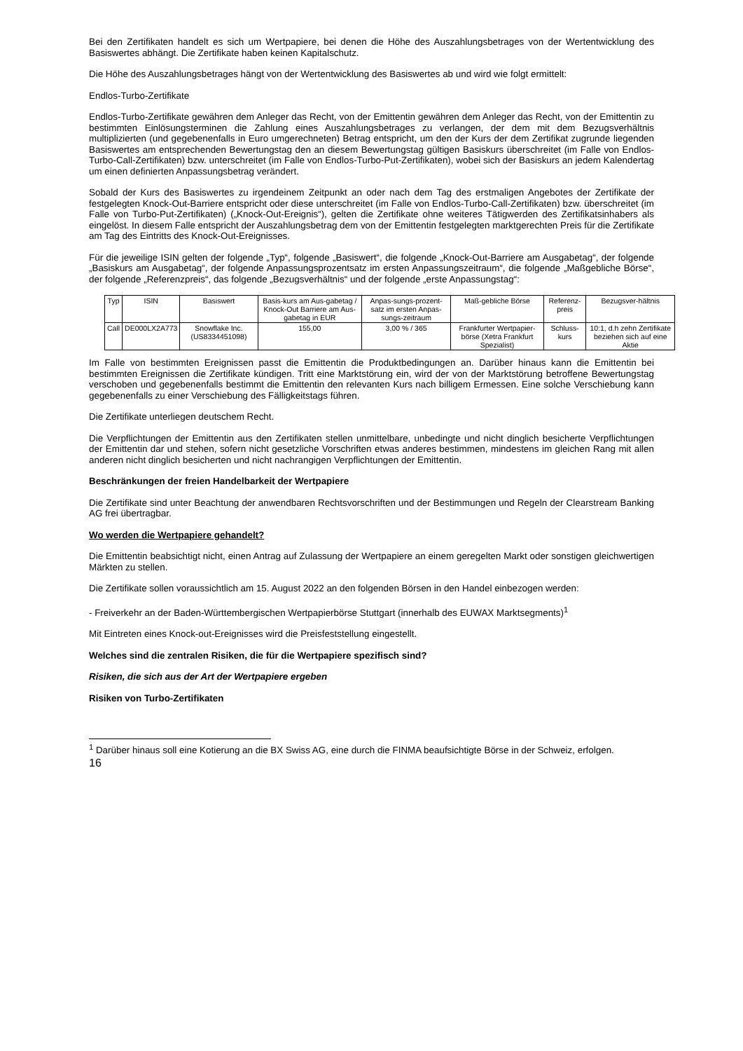Bei den Zertifikaten handelt es sich um Wertpapiere, bei denen die Höhe des Auszahlungsbetrages von der Wertentwicklung des Basiswertes abhängt. Die Zertifikate haben keinen Kapitalschutz.
Die Höhe des Auszahlungsbetrages hängt von der Wertentwicklung des Basiswertes ab und wird wie folgt ermittelt:
Endlos-Turbo-Zertifikate
Endlos-Turbo-Zertifikate gewähren dem Anleger das Recht, von der Emittentin gewähren dem Anleger das Recht, von der Emittentin zu bestimmten Einlösungsterminen die Zahlung eines Auszahlungsbetrages zu verlangen, der dem mit dem Bezugsverhältnis multiplizierten (und gegebenenfalls in Euro umgerechneten) Betrag entspricht, um den der Kurs der dem Zertifikat zugrunde liegenden Basiswertes am entsprechenden Bewertungstag den an diesem Bewertungstag gültigen Basiskurs überschreitet (im Falle von Endlos-Turbo-Call-Zertifikaten) bzw. unterschreitet (im Falle von Endlos-Turbo-Put-Zertifikaten), wobei sich der Basiskurs an jedem Kalendertag um einen definierten Anpassungsbetrag verändert.
Sobald der Kurs des Basiswertes zu irgendeinem Zeitpunkt an oder nach dem Tag des erstmaligen Angebotes der Zertifikate der festgelegten Knock-Out-Barriere entspricht oder diese unterschreitet (im Falle von Endlos-Turbo-Call-Zertifikaten) bzw. überschreitet (im Falle von Turbo-Put-Zertifikaten) („Knock-Out-Ereignis“), gelten die Zertifikate ohne weiteres Tätigwerden des Zertifikatsinhabers als eingelöst. In diesem Falle entspricht der Auszahlungsbetrag dem von der Emittentin festgelegten marktgerechten Preis für die Zertifikate am Tag des Eintritts des Knock-Out-Ereignisses.
Für die jeweilige ISIN gelten der folgende „Typ“, folgende „Basiswert“, die folgende „Knock-Out-Barriere am Ausgabetag“, der folgende „Basiskurs am Ausgabetag“, der folgende Anpassungsprozentsatz im ersten Anpassungszeitraum“, die folgende „Maßgebliche Börse“, der folgende „Referenzpreis“, das folgende „Bezugsverhältnis“ und der folgende „erste Anpassungstag“:
| Typ | ISIN | Basiswert | Basis-kurs am Aus-gabetag / Knock-Out Barriere am Aus-gabetag in EUR | Anpas-sungs-prozent-satz im ersten Anpas-sungs-zeitraum | Maß-gebliche Börse | Referenz-preis | Bezugsver-hältnis |
| --- | --- | --- | --- | --- | --- | --- | --- |
| Call | DE000LX2A773 | Snowflake Inc. (US8334451098) | 155,00 | 3,00 % / 365 | Frankfurter Wertpapier-börse (Xetra Frankfurt Spezialist) | Schluss-kurs | 10:1, d.h zehn Zertifikate beziehen sich auf eine Aktie |
Im Falle von bestimmten Ereignissen passt die Emittentin die Produktbedingungen an. Darüber hinaus kann die Emittentin bei bestimmten Ereignissen die Zertifikate kündigen. Tritt eine Marktstörung ein, wird der von der Marktstörung betroffene Bewertungstag verschoben und gegebenenfalls bestimmt die Emittentin den relevanten Kurs nach billigem Ermessen. Eine solche Verschiebung kann gegebenenfalls zu einer Verschiebung des Fälligkeitstags führen.
Die Zertifikate unterliegen deutschem Recht.
Die Verpflichtungen der Emittentin aus den Zertifikaten stellen unmittelbare, unbedingte und nicht dinglich besicherte Verpflichtungen der Emittentin dar und stehen, sofern nicht gesetzliche Vorschriften etwas anderes bestimmen, mindestens im gleichen Rang mit allen anderen nicht dinglich besicherten und nicht nachrangigen Verpflichtungen der Emittentin.
Beschränkungen der freien Handelbarkeit der Wertpapiere
Die Zertifikate sind unter Beachtung der anwendbaren Rechtsvorschriften und der Bestimmungen und Regeln der Clearstream Banking AG frei übertragbar.
Wo werden die Wertpapiere gehandelt?
Die Emittentin beabsichtigt nicht, einen Antrag auf Zulassung der Wertpapiere an einem geregelten Markt oder sonstigen gleichwertigen Märkten zu stellen.
Die Zertifikate sollen voraussichtlich am 15. August 2022 an den folgenden Börsen in den Handel einbezogen werden:
- Freiverkehr an der Baden-Württembergischen Wertpapierbörse Stuttgart (innerhalb des EUWAX Marktsegments)<sup>1</sup>
Mit Eintreten eines Knock-out-Ereignisses wird die Preisfeststellung eingestellt.
Welches sind die zentralen Risiken, die für die Wertpapiere spezifisch sind?
Risiken, die sich aus der Art der Wertpapiere ergeben
Risiken von Turbo-Zertifikaten
<sup>1</sup> Darüber hinaus soll eine Kotierung an die BX Swiss AG, eine durch die FINMA beaufsichtigte Börse in der Schweiz, erfolgen.
16